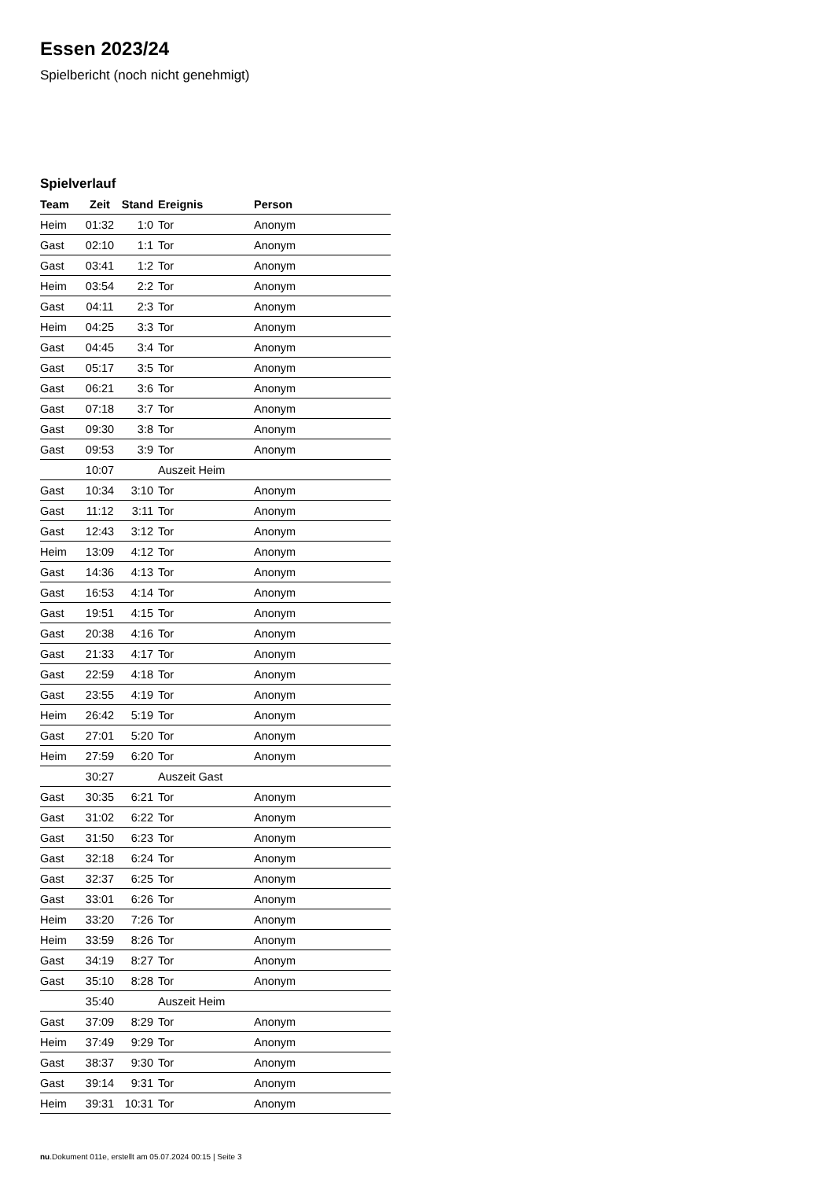Essen 2023/24
Spielbericht (noch nicht genehmigt)
Spielverlauf
| Team | Zeit | Stand | Ereignis | Person |
| --- | --- | --- | --- | --- |
| Heim | 01:32 | 1:0 | Tor | Anonym |
| Gast | 02:10 | 1:1 | Tor | Anonym |
| Gast | 03:41 | 1:2 | Tor | Anonym |
| Heim | 03:54 | 2:2 | Tor | Anonym |
| Gast | 04:11 | 2:3 | Tor | Anonym |
| Heim | 04:25 | 3:3 | Tor | Anonym |
| Gast | 04:45 | 3:4 | Tor | Anonym |
| Gast | 05:17 | 3:5 | Tor | Anonym |
| Gast | 06:21 | 3:6 | Tor | Anonym |
| Gast | 07:18 | 3:7 | Tor | Anonym |
| Gast | 09:30 | 3:8 | Tor | Anonym |
| Gast | 09:53 | 3:9 | Tor | Anonym |
| | 10:07 | | Auszeit Heim | |
| Gast | 10:34 | 3:10 | Tor | Anonym |
| Gast | 11:12 | 3:11 | Tor | Anonym |
| Gast | 12:43 | 3:12 | Tor | Anonym |
| Heim | 13:09 | 4:12 | Tor | Anonym |
| Gast | 14:36 | 4:13 | Tor | Anonym |
| Gast | 16:53 | 4:14 | Tor | Anonym |
| Gast | 19:51 | 4:15 | Tor | Anonym |
| Gast | 20:38 | 4:16 | Tor | Anonym |
| Gast | 21:33 | 4:17 | Tor | Anonym |
| Gast | 22:59 | 4:18 | Tor | Anonym |
| Gast | 23:55 | 4:19 | Tor | Anonym |
| Heim | 26:42 | 5:19 | Tor | Anonym |
| Gast | 27:01 | 5:20 | Tor | Anonym |
| Heim | 27:59 | 6:20 | Tor | Anonym |
| | 30:27 | | Auszeit Gast | |
| Gast | 30:35 | 6:21 | Tor | Anonym |
| Gast | 31:02 | 6:22 | Tor | Anonym |
| Gast | 31:50 | 6:23 | Tor | Anonym |
| Gast | 32:18 | 6:24 | Tor | Anonym |
| Gast | 32:37 | 6:25 | Tor | Anonym |
| Gast | 33:01 | 6:26 | Tor | Anonym |
| Heim | 33:20 | 7:26 | Tor | Anonym |
| Heim | 33:59 | 8:26 | Tor | Anonym |
| Gast | 34:19 | 8:27 | Tor | Anonym |
| Gast | 35:10 | 8:28 | Tor | Anonym |
| | 35:40 | | Auszeit Heim | |
| Gast | 37:09 | 8:29 | Tor | Anonym |
| Heim | 37:49 | 9:29 | Tor | Anonym |
| Gast | 38:37 | 9:30 | Tor | Anonym |
| Gast | 39:14 | 9:31 | Tor | Anonym |
| Heim | 39:31 | 10:31 | Tor | Anonym |
nu.Dokument 011e, erstellt am 05.07.2024 00:15 | Seite 3